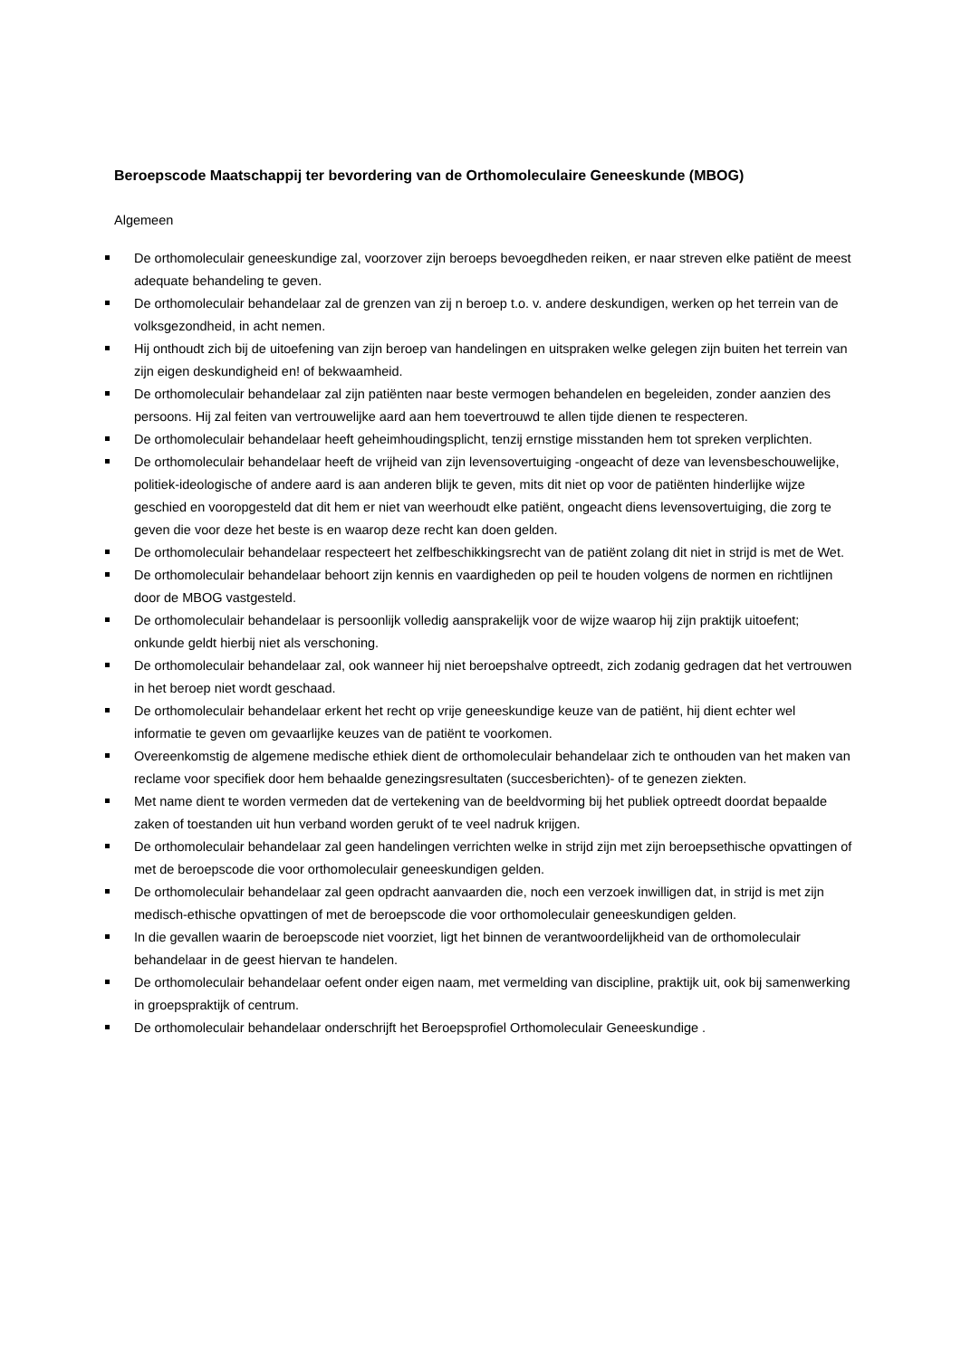Beroepscode Maatschappij ter bevordering van de Orthomoleculaire Geneeskunde (MBOG)
Algemeen
De orthomoleculair geneeskundige zal, voorzover zijn beroeps bevoegdheden reiken, er naar streven elke patiënt de meest adequate behandeling te geven.
De orthomoleculair behandelaar zal de grenzen van zij n beroep t.o. v. andere deskundigen, werken op het terrein van de volksgezondheid, in acht nemen.
Hij onthoudt zich bij de uitoefening van zijn beroep van handelingen en uitspraken welke gelegen zijn buiten het terrein van zijn eigen deskundigheid en! of bekwaamheid.
De orthomoleculair behandelaar zal zijn patiënten naar beste vermogen behandelen en begeleiden, zonder aanzien des persoons. Hij zal feiten van vertrouwelijke aard aan hem toevertrouwd te allen tijde dienen te respecteren.
De orthomoleculair behandelaar heeft geheimhoudingsplicht, tenzij ernstige misstanden hem tot spreken verplichten.
De orthomoleculair behandelaar heeft de vrijheid van zijn levensovertuiging -ongeacht of deze van levensbeschouwelijke, politiek-ideologische of andere aard is aan anderen blijk te geven, mits dit niet op voor de patiënten hinderlijke wijze geschied en vooropgesteld dat dit hem er niet van weerhoudt elke patiënt, ongeacht diens levensovertuiging, die zorg te geven die voor deze het beste is en waarop deze recht kan doen gelden.
De orthomoleculair behandelaar respecteert het zelfbeschikkingsrecht van de patiënt zolang dit niet in strijd is met de Wet.
De orthomoleculair behandelaar behoort zijn kennis en vaardigheden op peil te houden volgens de normen en richtlijnen door de MBOG vastgesteld.
De orthomoleculair behandelaar is persoonlijk volledig aansprakelijk voor de wijze waarop hij zijn praktijk uitoefent; onkunde geldt hierbij niet als verschoning.
De orthomoleculair behandelaar zal, ook wanneer hij niet beroepshalve optreedt, zich zodanig gedragen dat het vertrouwen in het beroep niet wordt geschaad.
De orthomoleculair behandelaar erkent het recht op vrije geneeskundige keuze van de patiënt, hij dient echter wel informatie te geven om gevaarlijke keuzes van de patiënt te voorkomen.
Overeenkomstig de algemene medische ethiek dient de orthomoleculair behandelaar zich te onthouden van het maken van reclame voor specifiek door hem behaalde genezingsresultaten (succesberichten)- of te genezen ziekten.
Met name dient te worden vermeden dat de vertekening van de beeldvorming bij het publiek optreedt doordat bepaalde zaken of toestanden uit hun verband worden gerukt of te veel nadruk krijgen.
De orthomoleculair behandelaar zal geen handelingen verrichten welke in strijd zijn met zijn beroepsethische opvattingen of met de beroepscode die voor orthomoleculair geneeskundigen gelden.
De orthomoleculair behandelaar zal geen opdracht aanvaarden die, noch een verzoek inwilligen dat, in strijd is met zijn medisch-ethische opvattingen of met de beroepscode die voor orthomoleculair geneeskundigen gelden.
In die gevallen waarin de beroepscode niet voorziet, ligt het binnen de verantwoordelijkheid van de orthomoleculair behandelaar in de geest hiervan te handelen.
De orthomoleculair behandelaar oefent onder eigen naam, met vermelding van discipline, praktijk uit, ook bij samenwerking in groepspraktijk of centrum.
De orthomoleculair behandelaar onderschrijft het Beroepsprofiel Orthomoleculair Geneeskundige .